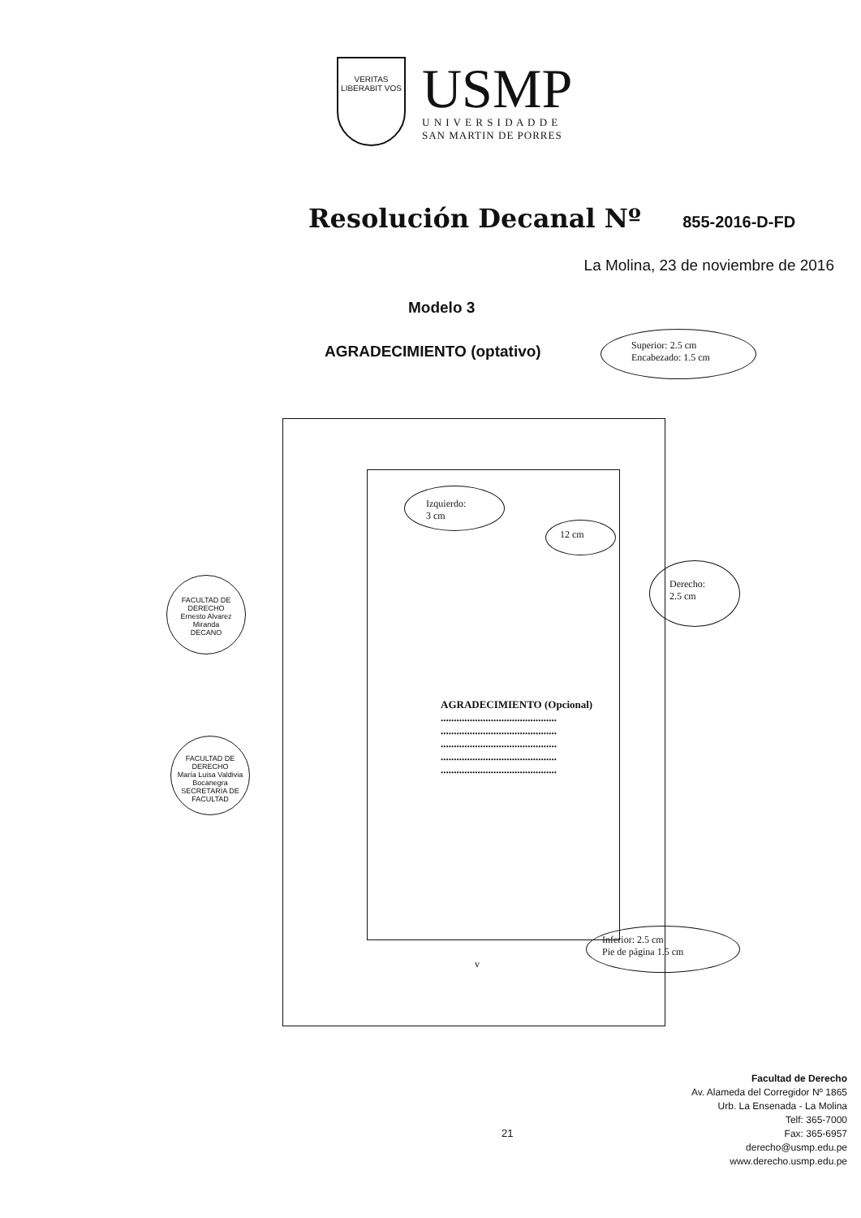VERITAS
LIBERABIT VOS
USMP
U N I V E R S I D A D D E
SAN MARTIN DE PORRES
Resolución Decanal Nº 855-2016-D-FD
La Molina, 23 de noviembre de 2016
Modelo 3
AGRADECIMIENTO (optativo)
Superior: 2.5 cm
Encabezado: 1.5 cm
Izquierdo:
3 cm
12 cm
Derecho:
2.5 cm
AGRADECIMIENTO (Opcional)
............................................
............................................
............................................
............................................
............................................
Inferior: 2.5 cm
Pie de página 1.5 cm
v
FACULTAD DE DERECHO
Ernesto Alvarez Miranda
DECANO
FACULTAD DE DERECHO
María Luisa Valdivia Bocanegra
SECRETARIA DE FACULTAD
21
Facultad de Derecho
Av. Alameda del Corregidor Nº 1865
Urb. La Ensenada - La Molina
Telf: 365-7000
Fax: 365-6957
derecho@usmp.edu.pe
www.derecho.usmp.edu.pe